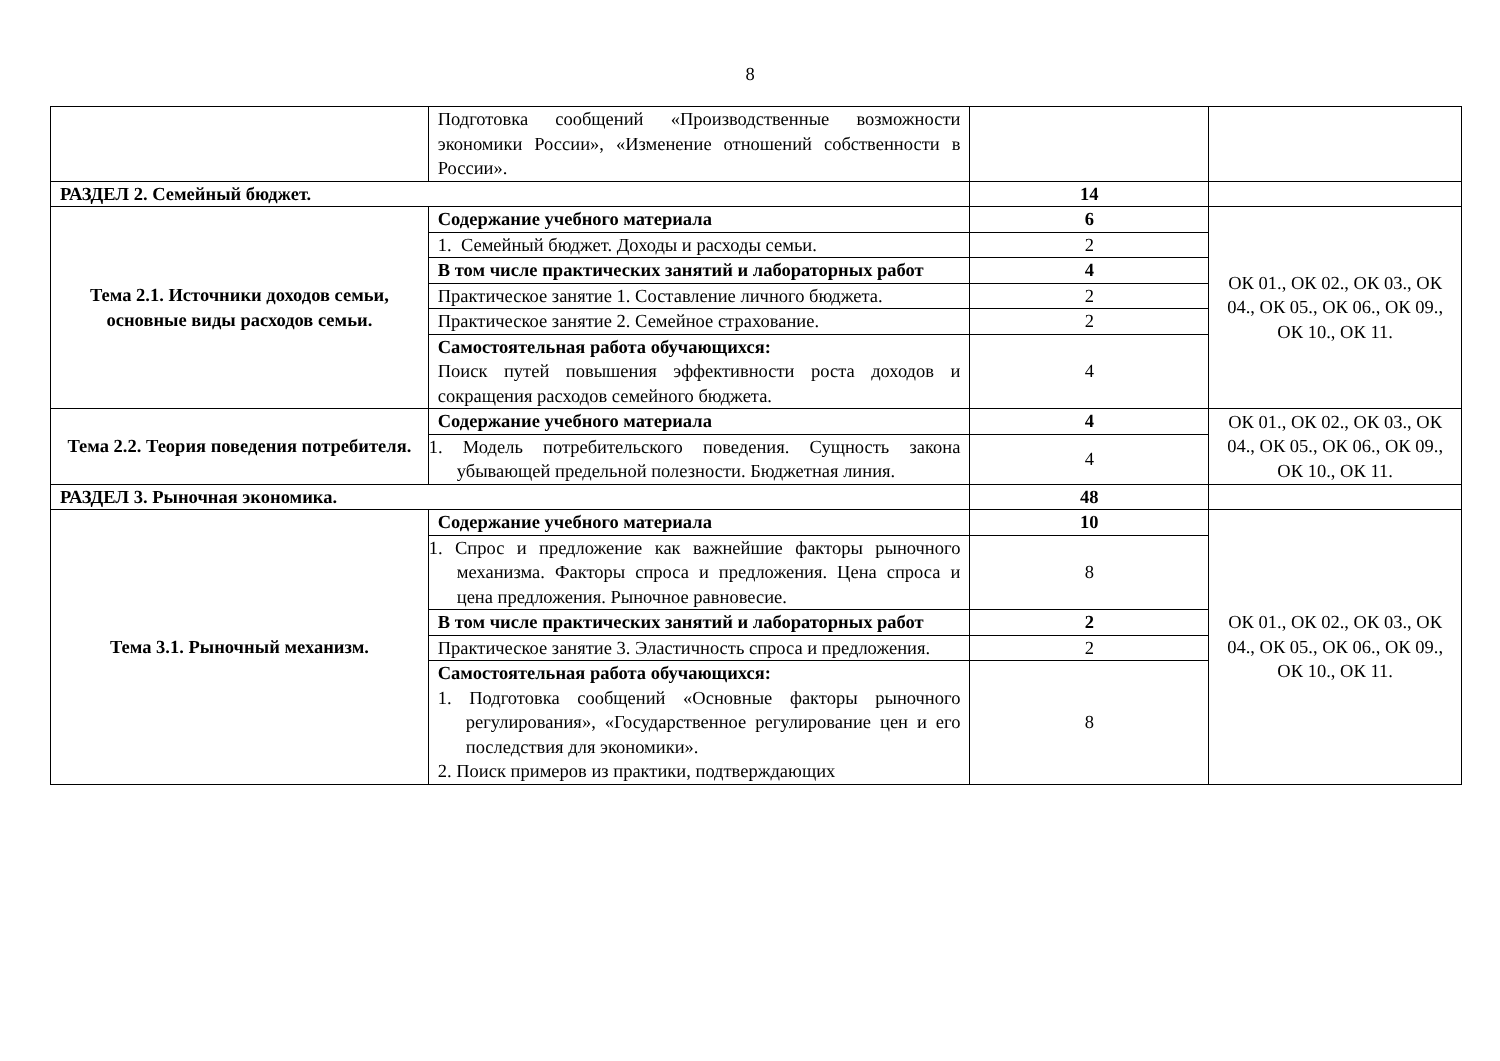8
| | Подготовка сообщений «Производственные возможности экономики России», «Изменение отношений собственности в России». | | |
| РАЗДЕЛ 2. Семейный бюджет. | | 14 | |
| Тема 2.1. Источники доходов семьи, основные виды расходов семьи. | Содержание учебного материала | 6 | ОК 01., ОК 02., ОК 03., ОК 04., ОК 05., ОК 06., ОК 09., ОК 10., ОК 11. |
| | 1. Семейный бюджет. Доходы и расходы семьи. | 2 | |
| | В том числе практических занятий и лабораторных работ | 4 | |
| | Практическое занятие 1. Составление личного бюджета. | 2 | |
| | Практическое занятие 2. Семейное страхование. | 2 | |
| | Самостоятельная работа обучающихся: Поиск путей повышения эффективности роста доходов и сокращения расходов семейного бюджета. | 4 | |
| Тема 2.2. Теория поведения потребителя. | Содержание учебного материала | 4 | ОК 01., ОК 02., ОК 03., ОК 04., ОК 05., ОК 06., ОК 09., ОК 10., ОК 11. |
| | 1. Модель потребительского поведения. Сущность закона убывающей предельной полезности. Бюджетная линия. | 4 | |
| РАЗДЕЛ 3. Рыночная экономика. | | 48 | |
| Тема 3.1. Рыночный механизм. | Содержание учебного материала | 10 | ОК 01., ОК 02., ОК 03., ОК 04., ОК 05., ОК 06., ОК 09., ОК 10., ОК 11. |
| | 1. Спрос и предложение как важнейшие факторы рыночного механизма. Факторы спроса и предложения. Цена спроса и цена предложения. Рыночное равновесие. | 8 | |
| | В том числе практических занятий и лабораторных работ | 2 | |
| | Практическое занятие 3. Эластичность спроса и предложения. | 2 | |
| | Самостоятельная работа обучающихся: 1. Подготовка сообщений «Основные факторы рыночного регулирования», «Государственное регулирование цен и его последствия для экономики». 2. Поиск примеров из практики, подтверждающих | 8 | |